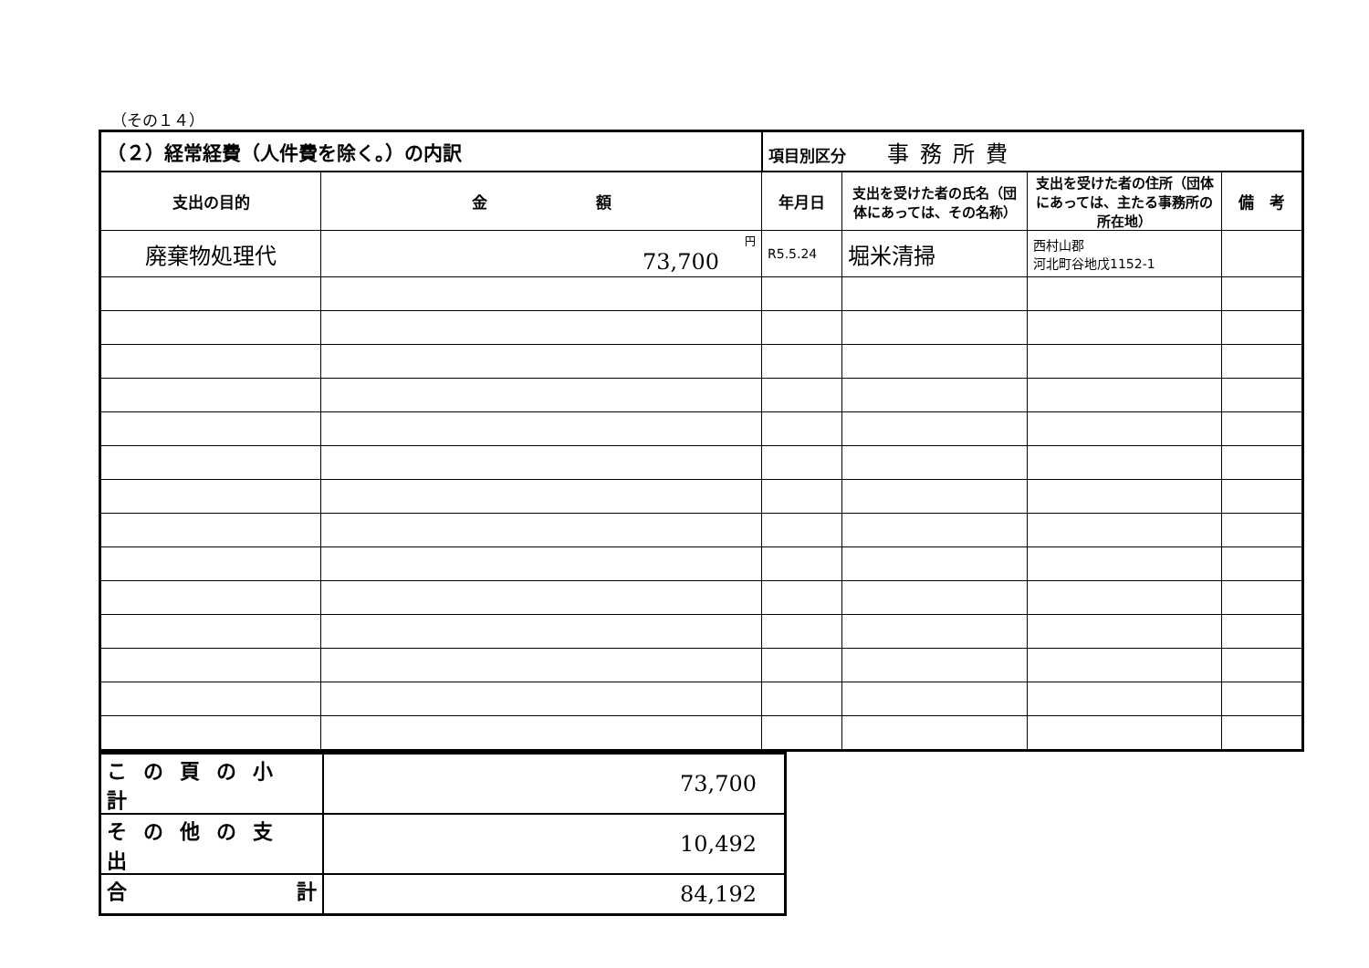（その１４）
| （２）経常経費（人件費を除く。）の内訳 | | 項目別区分 事務所費 | | | |
| 支出の目的 | 金 額 | 年月日 | 支出を受けた者の氏名（団体にあっては、その名称） | 支出を受けた者の住所（団体にあっては、主たる事務所の所在地） | 備 考 |
| 廃棄物処理代 | 円 73,700 | R5.5.24 | 堀米清掃 | 西村山郡 河北町谷地戊1152-1 | |
| この頁の小計 | 73,700 |
| その他の支出 | 10,492 |
| 合 計 | 84,192 |